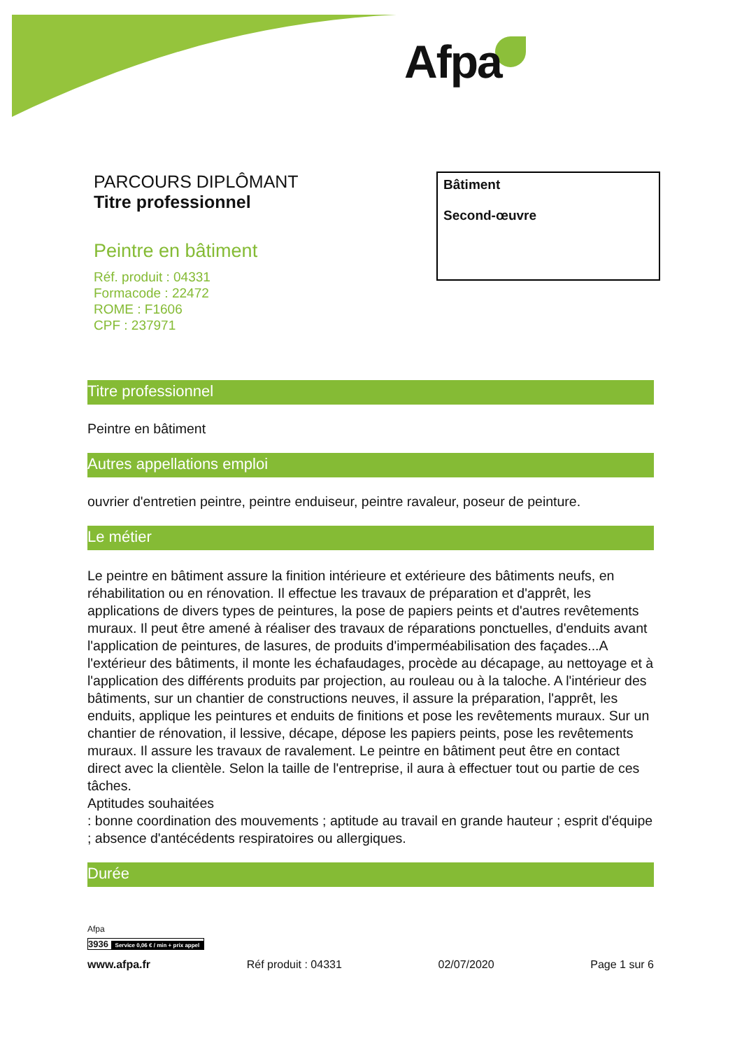Afpa
PARCOURS DIPLÔMANT
Titre professionnel
Peintre en bâtiment
Réf. produit : 04331
Formacode : 22472
ROME : F1606
CPF : 237971
Bâtiment
Second-œuvre
Titre professionnel
Peintre en bâtiment
Autres appellations emploi
ouvrier d'entretien peintre, peintre enduiseur, peintre ravaleur, poseur de peinture.
Le métier
Le peintre en bâtiment assure la finition intérieure et extérieure des bâtiments neufs, en réhabilitation ou en rénovation. Il effectue les travaux de préparation et d'apprêt, les applications de divers types de peintures, la pose de papiers peints et d'autres revêtements muraux. Il peut être amené à réaliser des travaux de réparations ponctuelles, d'enduits avant l'application de peintures, de lasures, de produits d'imperméabilisation des façades...A l'extérieur des bâtiments, il monte les échafaudages, procède au décapage, au nettoyage et à l'application des différents produits par projection, au rouleau ou à la taloche. A l'intérieur des bâtiments, sur un chantier de constructions neuves, il assure la préparation, l'apprêt, les enduits, applique les peintures et enduits de finitions et pose les revêtements muraux. Sur un chantier de rénovation, il lessive, décape, dépose les papiers peints, pose les revêtements muraux. Il assure les travaux de ravalement. Le peintre en bâtiment peut être en contact direct avec la clientèle. Selon la taille de l'entreprise, il aura à effectuer tout ou partie de ces tâches.
Aptitudes souhaitées
: bonne coordination des mouvements ; aptitude au travail en grande hauteur ; esprit d'équipe ; absence d'antécédents respiratoires ou allergiques.
Durée
Afpa
3936 Service 0,06 € / min + prix appel
www.afpa.fr Réf produit : 04331 02/07/2020 Page 1 sur 6